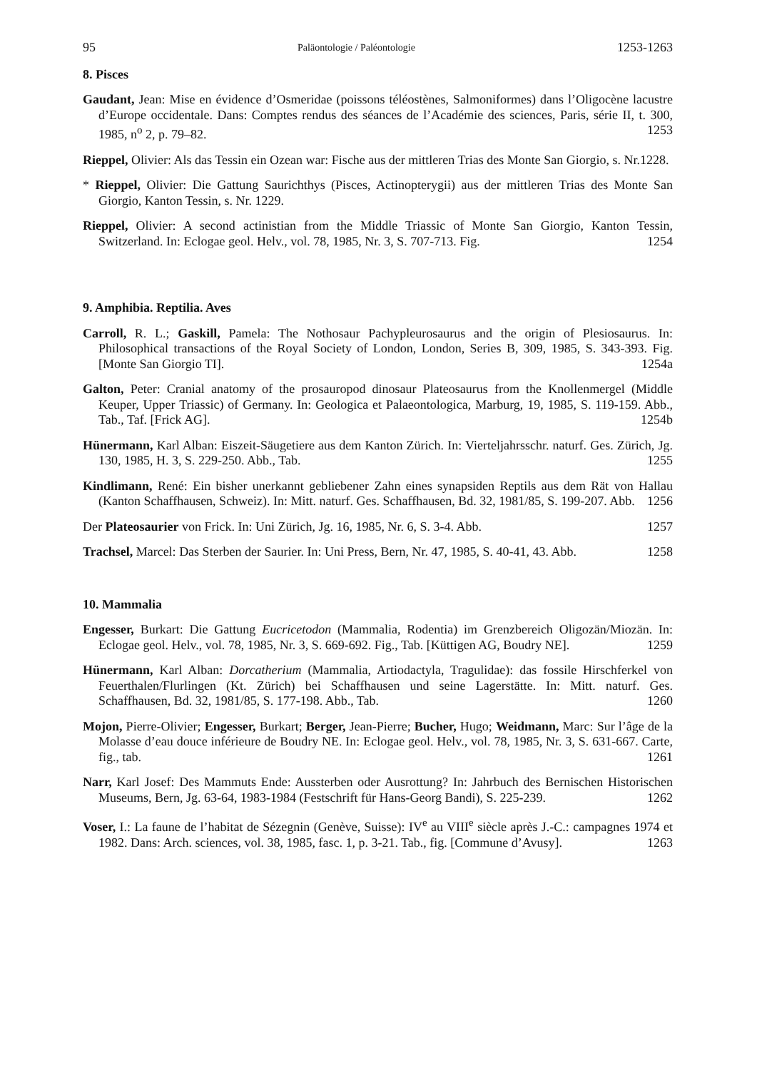95 Paläontologie / Paléontologie 1253-1263
8. Pisces
Gaudant, Jean: Mise en évidence d’Osmeridae (poissons téléostènes, Salmoniformes) dans l’Oligocène lacustre d’Europe occidentale. Dans: Comptes rendus des séances de l’Académie des sciences, Paris, série II, t. 300, 1985, n<sup>o</sup> 2, p. 79–82. 1253
Rieppel, Olivier: Als das Tessin ein Ozean war: Fische aus der mittleren Trias des Monte San Giorgio, s. Nr.1228.
* Rieppel, Olivier: Die Gattung Saurichthys (Pisces, Actinopterygii) aus der mittleren Trias des Monte San Giorgio, Kanton Tessin, s. Nr. 1229.
Rieppel, Olivier: A second actinistian from the Middle Triassic of Monte San Giorgio, Kanton Tessin, Switzerland. In: Eclogae geol. Helv., vol. 78, 1985, Nr. 3, S. 707-713. Fig. 1254
9. Amphibia. Reptilia. Aves
Carroll, R. L.; Gaskill, Pamela: The Nothosaur Pachypleurosaurus and the origin of Plesiosaurus. In: Philosophical transactions of the Royal Society of London, London, Series B, 309, 1985, S. 343-393. Fig. [Monte San Giorgio TI]. 1254a
Galton, Peter: Cranial anatomy of the prosauropod dinosaur Plateosaurus from the Knollenmergel (Middle Keuper, Upper Triassic) of Germany. In: Geologica et Palaeontologica, Marburg, 19, 1985, S. 119-159. Abb., Tab., Taf. [Frick AG]. 1254b
Hünermann, Karl Alban: Eiszeit-Säugetiere aus dem Kanton Zürich. In: Vierteljahrsschr. naturf. Ges. Zürich, Jg. 130, 1985, H. 3, S. 229-250. Abb., Tab. 1255
Kindlimann, René: Ein bisher unerkannt gebliebener Zahn eines synapsiden Reptils aus dem Rät von Hallau (Kanton Schaffhausen, Schweiz). In: Mitt. naturf. Ges. Schaffhausen, Bd. 32, 1981/85, S. 199-207. Abb. 1256
Der Plateosaurier von Frick. In: Uni Zürich, Jg. 16, 1985, Nr. 6, S. 3-4. Abb. 1257
Trachsel, Marcel: Das Sterben der Saurier. In: Uni Press, Bern, Nr. 47, 1985, S. 40-41, 43. Abb. 1258
10. Mammalia
Engesser, Burkart: Die Gattung Eucricetodon (Mammalia, Rodentia) im Grenzbereich Oligozän/Miozän. In: Eclogae geol. Helv., vol. 78, 1985, Nr. 3, S. 669-692. Fig., Tab. [Küttigen AG, Boudry NE]. 1259
Hünermann, Karl Alban: Dorcatherium (Mammalia, Artiodactyla, Tragulidae): das fossile Hirschferkel von Feuerthalen/Flurlingen (Kt. Zürich) bei Schaffhausen und seine Lagerstätte. In: Mitt. naturf. Ges. Schaffhausen, Bd. 32, 1981/85, S. 177-198. Abb., Tab. 1260
Mojon, Pierre-Olivier; Engesser, Burkart; Berger, Jean-Pierre; Bucher, Hugo; Weidmann, Marc: Sur l’âge de la Molasse d’eau douce inférieure de Boudry NE. In: Eclogae geol. Helv., vol. 78, 1985, Nr. 3, S. 631-667. Carte, fig., tab. 1261
Narr, Karl Josef: Des Mammuts Ende: Aussterben oder Ausrottung? In: Jahrbuch des Bernischen Historischen Museums, Bern, Jg. 63-64, 1983-1984 (Festschrift für Hans-Georg Bandi), S. 225-239. 1262
Voser, I.: La faune de l’habitat de Sézegnin (Genève, Suisse): IV<sup>e</sup> au VIII<sup>e</sup> siècle après J.-C.: campagnes 1974 et 1982. Dans: Arch. sciences, vol. 38, 1985, fasc. 1, p. 3-21. Tab., fig. [Commune d’Avusy]. 1263